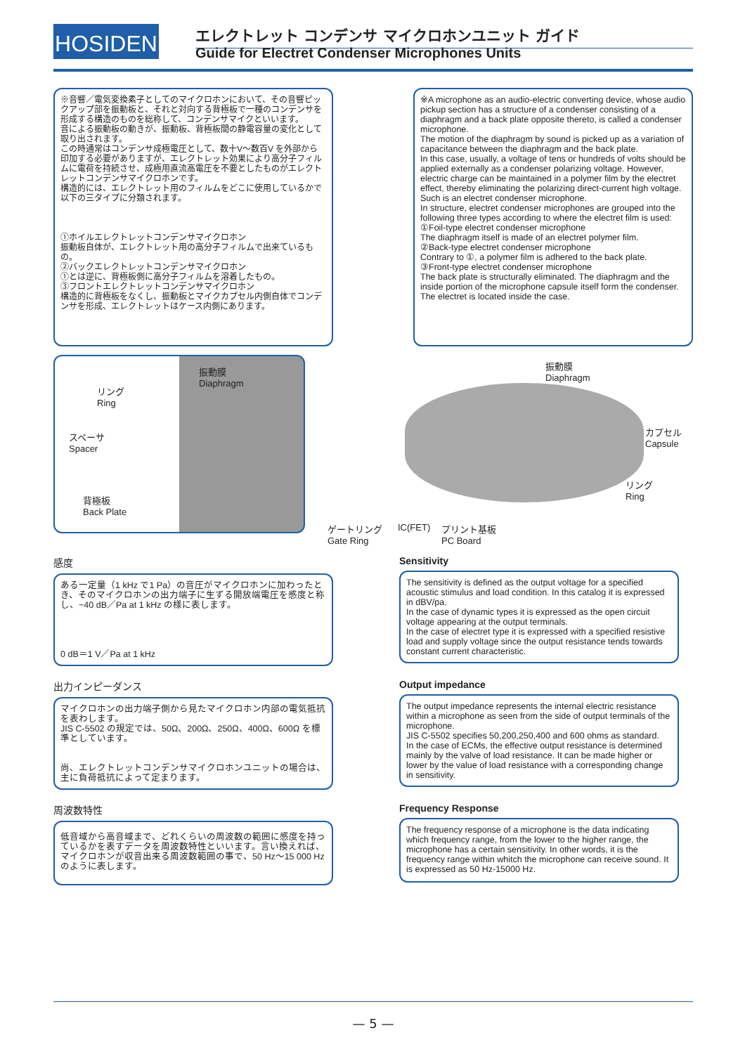HOSIDEN エレクトレット コンデンサ マイクロホンユニット ガイド
Guide for Electret Condenser Microphones Units
※音響／電気変換素子としてのマイクロホンにおいて、その音響ピックアップ部を振動板と、それと対向する背極板で一種のコンデンサを形成する構造のものを総称して、コンデンサマイクといいます。
音による振動板の動きが、振動板、背極板間の静電容量の変化として取り出されます。
この時通常はコンデンサ成極電圧として、数十V～数百V を外部から印加する必要がありますが、エレクトレット効果により高分子フィルムに電荷を持続させ、成極用直流高電圧を不要としたものがエレクトレットコンデンサマイクロホンです。
構造的には、エレクトレット用のフィルムをどこに使用しているかで以下の三タイプに分類されます。
①ホイルエレクトレットコンデンサマイクロホン
振動板自体が、エレクトレット用の高分子フィルムで出来ているもの。
②バックエレクトレットコンデンサマイクロホン
①とは逆に、背極板側に高分子フィルムを溶着したもの。
③フロントエレクトレットコンデンサマイクロホン
構造的に背極板をなくし、振動板とマイクカプセル内側自体でコンデンサを形成、エレクトレットはケース内側にあります。
※A microphone as an audio-electric converting device, whose audio pickup section has a structure of a condenser consisting of a diaphragm and a back plate opposite thereto, is called a condenser microphone.
The motion of the diaphragm by sound is picked up as a variation of capacitance between the diaphragm and the back plate.
In this case, usually, a voltage of tens or hundreds of volts should be applied externally as a condenser polarizing voltage. However, electric charge can be maintained in a polymer film by the electret effect, thereby eliminating the polarizing direct-current high voltage. Such is an electret condenser microphone.
In structure, electret condenser microphones are grouped into the following three types according to where the electret film is used:
①Foil-type electret condenser microphone
The diaphragm itself is made of an electret polymer film.
②Back-type electret condenser microphone
Contrary to ①, a polymer film is adhered to the back plate.
③Front-type electret condenser microphone
The back plate is structurally eliminated. The diaphragm and the inside portion of the microphone capsule itself form the condenser. The electret is located inside the case.
リング
Ring
振動膜
Diaphragm
スペーサ
Spacer
背極板
Back Plate
振動膜
Diaphragm
カプセル
Capsule
リング
Ring
ゲートリング
Gate Ring
IC(FET)
プリント基板
PC Board
感度
ある一定量（1 kHz で1 Pa）の音圧がマイクロホンに加わったとき、そのマイクロホンの出力端子に生ずる開放端電圧を感度と称し、−40 dB／Pa at 1 kHz の様に表します。
0 dB＝1 V／Pa at 1 kHz
Sensitivity
The sensitivity is defined as the output voltage for a specified acoustic stimulus and load condition. In this catalog it is expressed in dBV/pa.
In the case of dynamic types it is expressed as the open circuit voltage appearing at the output terminals.
In the case of electret type it is expressed with a specified resistive load and supply voltage since the output resistance tends towards constant current characteristic.
出力インピーダンス
マイクロホンの出力端子側から見たマイクロホン内部の電気抵抗を表わします。
JIS C-5502 の規定では、50Ω、200Ω、250Ω、400Ω、600Ω を標準としています。
尚、エレクトレットコンデンサマイクロホンユニットの場合は、主に負荷抵抗によって定まります。
Output impedance
The output impedance represents the internal electric resistance within a microphone as seen from the side of output terminals of the microphone.
JIS C-5502 specifies 50,200,250,400 and 600 ohms as standard.
In the case of ECMs, the effective output resistance is determined mainly by the valve of load resistance. It can be made higher or lower by the value of load resistance with a corresponding change in sensitivity.
周波数特性
低音域から高音域まで、どれくらいの周波数の範囲に感度を持っているかを表すデータを周波数特性といいます。言い換えれば、マイクロホンが収音出来る周波数範囲の事で、50 Hz～15 000 Hz のように表します。
Frequency Response
The frequency response of a microphone is the data indicating which frequency range, from the lower to the higher range, the microphone has a certain sensitivity. In other words, it is the frequency range within whitch the microphone can receive sound. It is expressed as 50 Hz-15000 Hz.
— 5 —